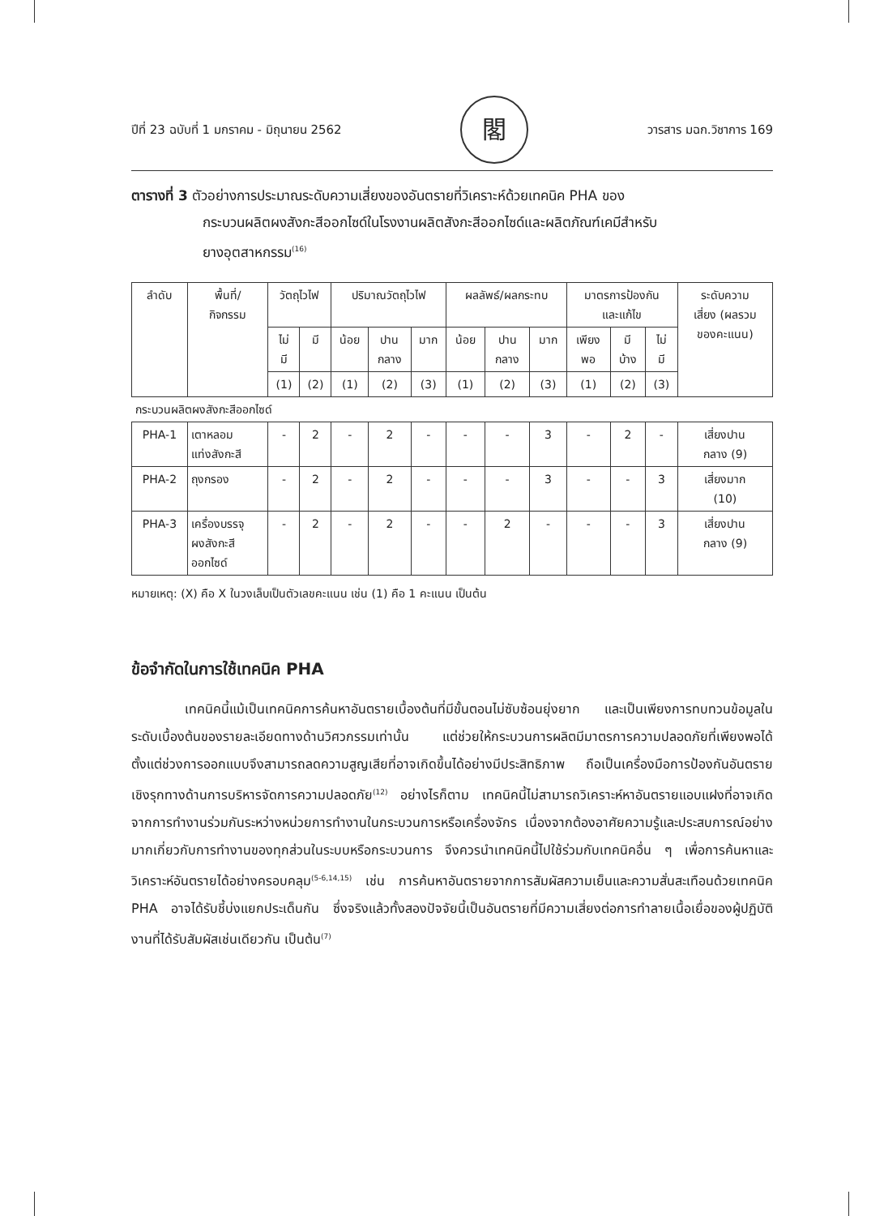ปีที่ 23 ฉบับที่ 1 มกราคม - มิถุนายน 2562 閣 วารสาร มฉก.วิชาการ 169
ตารางที่ 3 ตัวอย่างการประมาณระดับความเสี่ยงของอันตรายที่วิเคราะห์ด้วยเทคนิค PHA ของ
กระบวนผลิตผงสังกะสีออกไซด์ในโรงงานผลิตสังกะสีออกไซด์และผลิตภัณฑ์เคมีสำหรับ
ยางอุตสาหกรรม<sup>(16)</sup>
| ลำดับ | พื้นที่/ กิจกรรม | วัตถุไวไฟ | | ปริมาณวัตถุไวไฟ | | | ผลลัพธ์/ผลกระทบ | | | มาตรการป้องกัน และแก้ไข | | | ระดับความ เสี่ยง (ผลรวม ของคะแนน) |
| --- | --- | --- | --- | --- | --- | --- | --- | --- | --- | --- | --- | --- | --- |
| | | ไม่ มี | มี | น้อย | ปาน กลาง | มาก | น้อย | ปาน กลาง | มาก | เพียง พอ | มี บ้าง | ไม่ มี | |
| | | (1) | (2) | (1) | (2) | (3) | (1) | (2) | (3) | (1) | (2) | (3) | |
| กระบวนผลิตผงสังกะสีออกไซด์ | | | | | | | | | | | | | |
| PHA-1 | เตาหลอม แท่งสังกะสี | - | 2 | - | 2 | - | - | - | 3 | - | 2 | - | เสี่ยงปาน กลาง (9) |
| PHA-2 | ถุงกรอง | - | 2 | - | 2 | - | - | - | 3 | - | - | 3 | เสี่ยงมาก (10) |
| PHA-3 | เครื่องบรรจุ ผงสังกะสี ออกไซด์ | - | 2 | - | 2 | - | - | 2 | - | - | - | 3 | เสี่ยงปาน กลาง (9) |
หมายเหตุ: (X) คือ X ในวงเล็บเป็นตัวเลขคะแนน เช่น (1) คือ 1 คะแนน เป็นต้น
ข้อจำกัดในการใช้เทคนิค PHA
เทคนิคนี้แม้เป็นเทคนิคการค้นหาอันตรายเบื้องต้นที่มีขั้นตอนไม่ซับซ้อนยุ่งยาก และเป็นเพียงการทบทวนข้อมูลในระดับเบื้องต้นของรายละเอียดทางด้านวิศวกรรมเท่านั้น แต่ช่วยให้กระบวนการผลิตมีมาตรการความปลอดภัยที่เพียงพอได้ตั้งแต่ช่วงการออกแบบจึงสามารถลดความสูญเสียที่อาจเกิดขึ้นได้อย่างมีประสิทธิภาพ ถือเป็นเครื่องมือการป้องกันอันตรายเชิงรุกทางด้านการบริหารจัดการความปลอดภัย<sup>(12)</sup> อย่างไรก็ตาม เทคนิคนี้ไม่สามารถวิเคราะห์หาอันตรายแอบแฝงที่อาจเกิดจากการทำงานร่วมกันระหว่างหน่วยการทำงานในกระบวนการหรือเครื่องจักร เนื่องจากต้องอาศัยความรู้และประสบการณ์อย่างมากเกี่ยวกับการทำงานของทุกส่วนในระบบหรือกระบวนการ จึงควรนำเทคนิคนี้ไปใช้ร่วมกับเทคนิคอื่น ๆ เพื่อการค้นหาและวิเคราะห์อันตรายได้อย่างครอบคลุม<sup>(5-6,14,15)</sup> เช่น การค้นหาอันตรายจากการสัมผัสความเย็นและความสั่นสะเทือนด้วยเทคนิค PHA อาจได้รับชี้บ่งแยกประเด็นกัน ซึ่งจริงแล้วทั้งสองปัจจัยนี้เป็นอันตรายที่มีความเสี่ยงต่อการทำลายเนื้อเยื่อของผู้ปฏิบัติงานที่ได้รับสัมผัสเช่นเดียวกัน เป็นต้น<sup>(7)</sup>